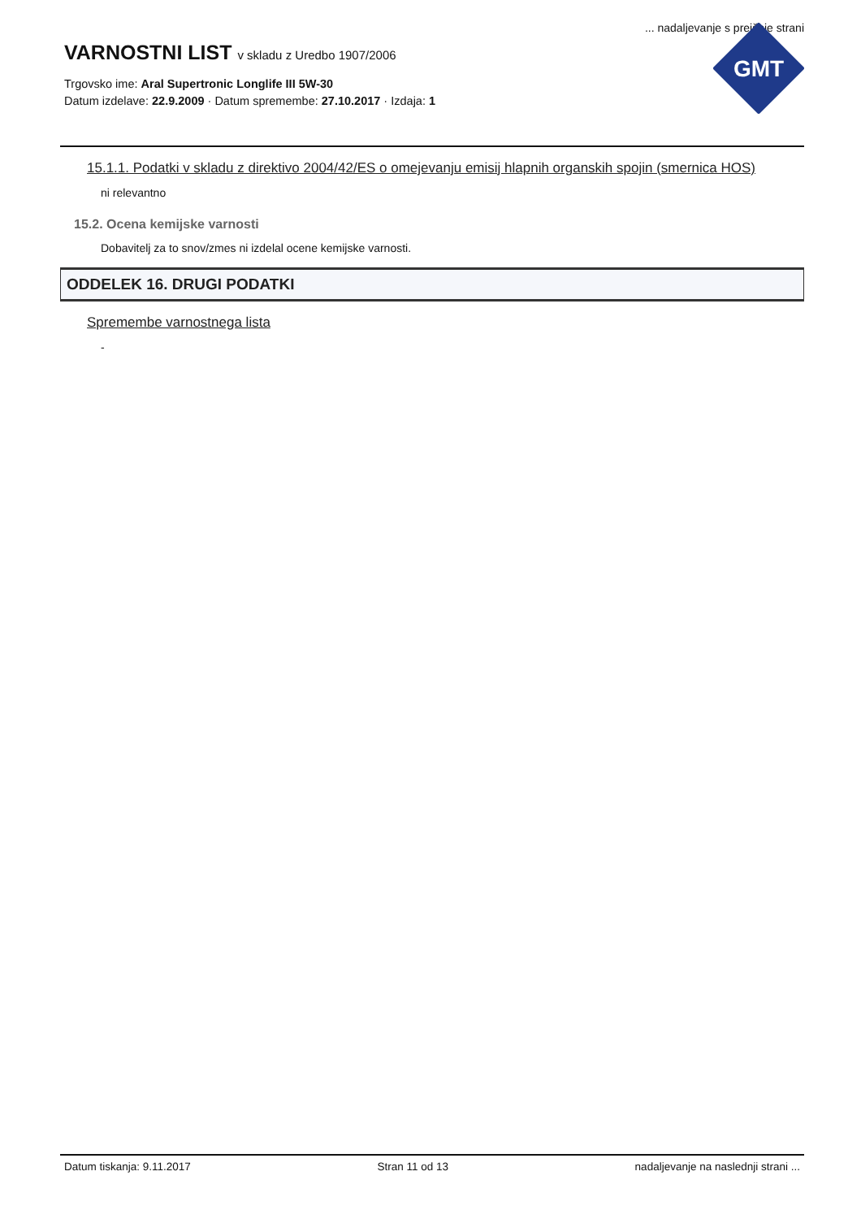... nadaljevanje s prejšnje strani
VARNOSTNI LIST v skladu z Uredbo 1907/2006
Trgovsko ime: Aral Supertronic Longlife III 5W-30
Datum izdelave: 22.9.2009 · Datum spremembe: 27.10.2017 · Izdaja: 1
GMT
15.1.1. Podatki v skladu z direktivo 2004/42/ES o omejevanju emisij hlapnih organskih spojin (smernica HOS)
ni relevantno
15.2. Ocena kemijske varnosti
Dobavitelj za to snov/zmes ni izdelal ocene kemijske varnosti.
ODDELEK 16. DRUGI PODATKI
Spremembe varnostnega lista
-
Datum tiskanja: 9.11.2017 Stran 11 od 13 nadaljevanje na naslednji strani ...